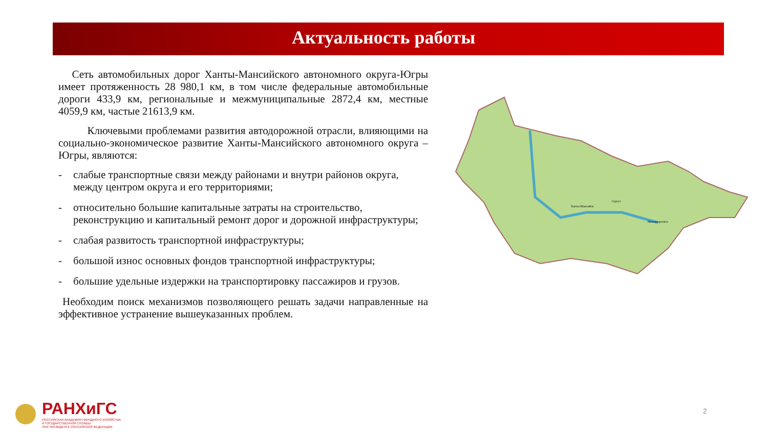Актуальность работы
Сеть автомобильных дорог Ханты-Мансийского автономного округа-Югры имеет протяженность 28 980,1 км, в том числе федеральные автомобильные дороги 433,9 км, региональные и межмуниципальные 2872,4 км, местные 4059,9 км, частые 21613,9 км.
Ключевыми проблемами развития автодорожной отрасли, влияющими на социально-экономическое развитие Ханты-Мансийского автономного округа – Югры, являются:
- слабые транспортные связи между районами и внутри районов округа, между центром округа и его территориями;
- относительно большие капитальные затраты на строительство, реконструкцию и капитальный ремонт дорог и дорожной инфраструктуры;
- слабая развитость транспортной инфраструктуры;
- большой износ основных фондов транспортной инфраструктуры;
- большие удельные издержки на транспортировку пассажиров и грузов.
Необходим поиск механизмов позволяющего решать задачи направленные на эффективное устранение вышеуказанных проблем.
Ханты-Мансийск
Сургут
Нижневартовск
РАНХиГС
РОССИЙСКАЯ АКАДЕМИЯ НАРОДНОГО ХОЗЯЙСТВА
И ГОСУДАРСТВЕННОЙ СЛУЖБЫ
ПРИ ПРЕЗИДЕНТЕ РОССИЙСКОЙ ФЕДЕРАЦИИ
2